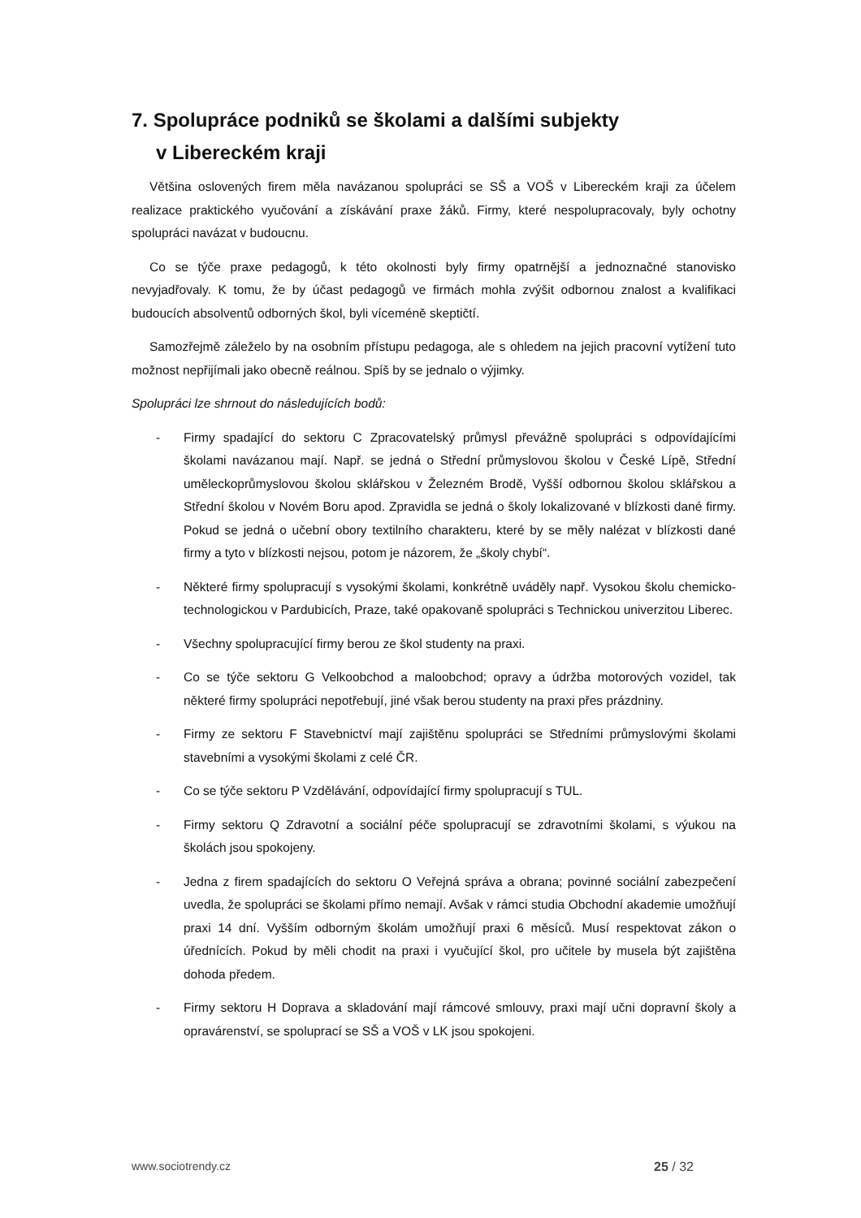7. Spolupráce podniků se školami a dalšími subjekty
v Libereckém kraji
Většina oslovených firem měla navázanou spolupráci se SŠ a VOŠ v Libereckém kraji za účelem realizace praktického vyučování a získávání praxe žáků. Firmy, které nespolupracovaly, byly ochotny spolupráci navázat v budoucnu.
Co se týče praxe pedagogů, k této okolnosti byly firmy opatrnější a jednoznačné stanovisko nevyjadřovaly. K tomu, že by účast pedagogů ve firmách mohla zvýšit odbornou znalost a kvalifikaci budoucích absolventů odborných škol, byli víceméně skeptičtí.
Samozřejmě záleželo by na osobním přístupu pedagoga, ale s ohledem na jejich pracovní vytížení tuto možnost nepřijímali jako obecně reálnou. Spíš by se jednalo o výjimky.
Spolupráci lze shrnout do následujících bodů:
- Firmy spadající do sektoru C Zpracovatelský průmysl převážně spolupráci s odpovídajícími školami navázanou mají. Např. se jedná o Střední průmyslovou školou v České Lípě, Střední uměleckoprůmyslovou školou sklářskou v Železném Brodě, Vyšší odbornou školou sklářskou a Střední školou v Novém Boru apod. Zpravidla se jedná o školy lokalizované v blízkosti dané firmy. Pokud se jedná o učební obory textilního charakteru, které by se měly nalézat v blízkosti dané firmy a tyto v blízkosti nejsou, potom je názorem, že „školy chybí“.
- Některé firmy spolupracují s vysokými školami, konkrétně uváděly např. Vysokou školu chemicko-technologickou v Pardubicích, Praze, také opakovaně spolupráci s Technickou univerzitou Liberec.
- Všechny spolupracující firmy berou ze škol studenty na praxi.
- Co se týče sektoru G Velkoobchod a maloobchod; opravy a údržba motorových vozidel, tak některé firmy spolupráci nepotřebují, jiné však berou studenty na praxi přes prázdniny.
- Firmy ze sektoru F Stavebnictví mají zajištěnu spolupráci se Středními průmyslovými školami stavebními a vysokými školami z celé ČR.
- Co se týče sektoru P Vzdělávání, odpovídající firmy spolupracují s TUL.
- Firmy sektoru Q Zdravotní a sociální péče spolupracují se zdravotními školami, s výukou na školách jsou spokojeny.
- Jedna z firem spadajících do sektoru O Veřejná správa a obrana; povinné sociální zabezpečení uvedla, že spolupráci se školami přímo nemají. Avšak v rámci studia Obchodní akademie umožňují praxi 14 dní. Vyšším odborným školám umožňují praxi 6 měsíců. Musí respektovat zákon o úřednících. Pokud by měli chodit na praxi i vyučující škol, pro učitele by musela být zajištěna dohoda předem.
- Firmy sektoru H Doprava a skladování mají rámcové smlouvy, praxi mají učni dopravní školy a opravárenství, se spoluprací se SŠ a VOŠ v LK jsou spokojeni.
www.sociotrendy.cz 25 / 32